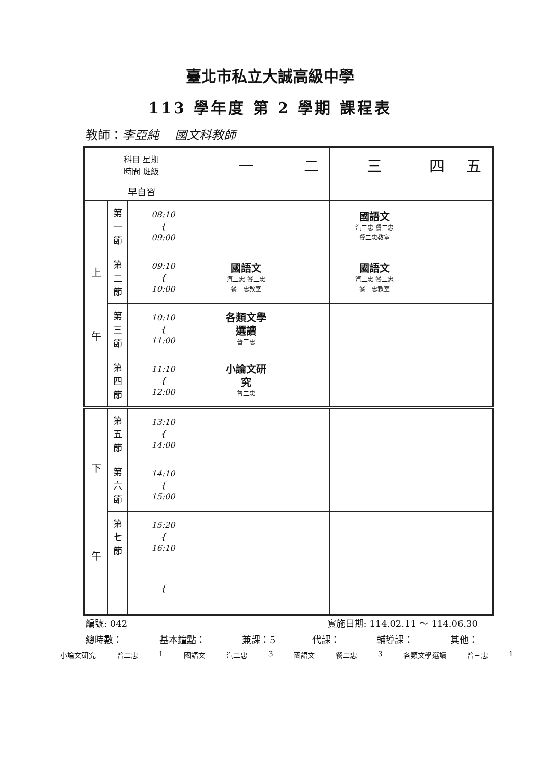臺北市私立大誠高級中學
113 學年度 第 2 學期 課程表
教師：李亞純 國文科教師
| 科目 星期 時間 班級 | | | 一 | 二 | 三 | 四 | 五 |
| --- | --- | --- | --- | --- | --- | --- | --- |
| 早自習 | | | | | | | |
| 上 午 | 第 一 節 | 08:10 { 09:00 | | | 國語文 汽二忠 餐二忠 餐二忠教室 | | |
| | 第 二 節 | 09:10 { 10:00 | 國語文 汽二忠 餐二忠 餐二忠教室 | | 國語文 汽二忠 餐二忠 餐二忠教室 | | |
| | 第 三 節 | 10:10 { 11:00 | 各類文學 選讀 普三忠 | | | | |
| | 第 四 節 | 11:10 { 12:00 | 小論文研 究 普二忠 | | | | |
| 下 午 | 第 五 節 | 13:10 { 14:00 | | | | | |
| | 第 六 節 | 14:10 { 15:00 | | | | | |
| | 第 七 節 | 15:20 { 16:10 | | | | | |
| | | { | | | | | |
編號: 042 實施日期: 114.02.11 ～ 114.06.30
總時數： 基本鐘點： 兼課：5 代課： 輔導課： 其他：
小論文研究 普二忠 1 國語文 汽二忠 3 國語文 餐二忠 3 各類文學選讀 普三忠 1